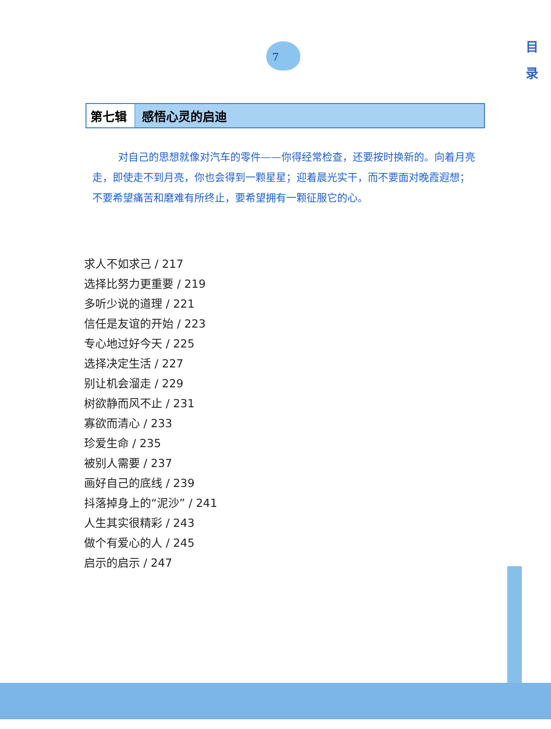目
录
7
第七辑 感悟心灵的启迪
对自己的思想就像对汽车的零件——你得经常检查，还要按时换新的。向着月亮走，即使走不到月亮，你也会得到一颗星星；迎着晨光实干，而不要面对晚霞遐想；不要希望痛苦和磨难有所终止，要希望拥有一颗征服它的心。
求人不如求己 / 217
选择比努力更重要 / 219
多听少说的道理 / 221
信任是友谊的开始 / 223
专心地过好今天 / 225
选择决定生活 / 227
别让机会溜走 / 229
树欲静而风不止 / 231
寡欲而清心 / 233
珍爱生命 / 235
被别人需要 / 237
画好自己的底线 / 239
抖落掉身上的“泥沙” / 241
人生其实很精彩 / 243
做个有爱心的人 / 245
启示的启示 / 247